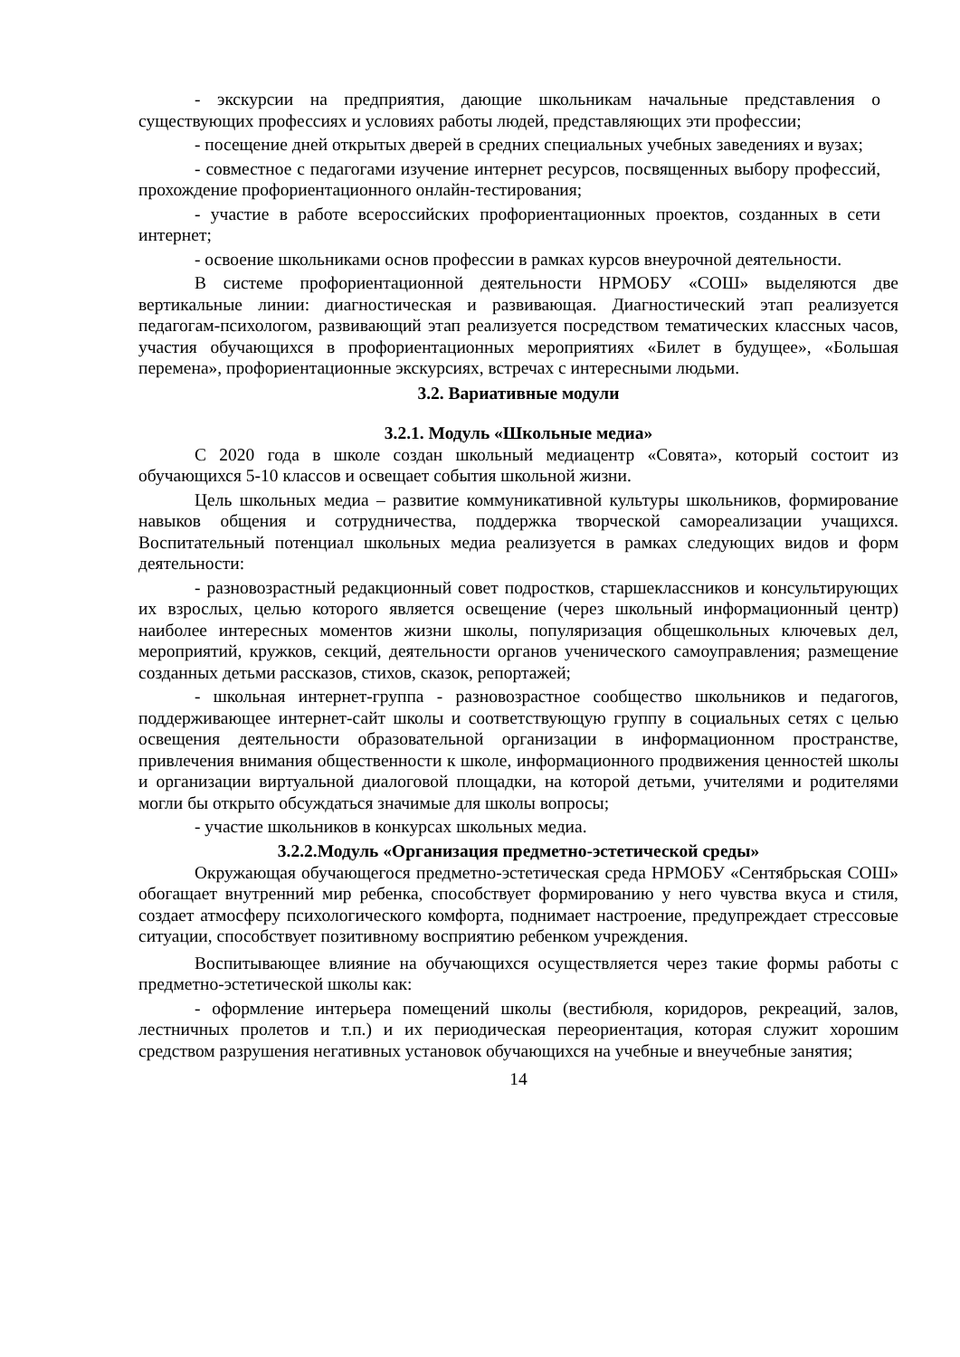- экскурсии на предприятия, дающие школьникам начальные представления о существующих профессиях и условиях работы людей, представляющих эти профессии;
- посещение дней открытых дверей в средних специальных учебных заведениях и вузах;
- совместное с педагогами изучение интернет ресурсов, посвященных выбору профессий, прохождение профориентационного онлайн-тестирования;
- участие в работе всероссийских профориентационных проектов, созданных в сети интернет;
- освоение школьниками основ профессии в рамках курсов внеурочной деятельности.
В системе профориентационной деятельности НРМОБУ «СОШ» выделяются две вертикальные линии: диагностическая и развивающая. Диагностический этап реализуется педагогам-психологом, развивающий этап реализуется посредством тематических классных часов, участия обучающихся в профориентационных мероприятиях «Билет в будущее», «Большая перемена», профориентационные экскурсиях, встречах с интересными людьми.
3.2. Вариативные модули
3.2.1. Модуль «Школьные медиа»
С 2020 года в школе создан школьный медиацентр «Совята», который состоит из обучающихся 5-10 классов и освещает события школьной жизни.
Цель школьных медиа – развитие коммуникативной культуры школьников, формирование навыков общения и сотрудничества, поддержка творческой самореализации учащихся. Воспитательный потенциал школьных медиа реализуется в рамках следующих видов и форм деятельности:
- разновозрастный редакционный совет подростков, старшеклассников и консультирующих их взрослых, целью которого является освещение (через школьный информационный центр) наиболее интересных моментов жизни школы, популяризация общешкольных ключевых дел, мероприятий, кружков, секций, деятельности органов ученического самоуправления; размещение созданных детьми рассказов, стихов, сказок, репортажей;
- школьная интернет-группа - разновозрастное сообщество школьников и педагогов, поддерживающее интернет-сайт школы и соответствующую группу в социальных сетях с целью освещения деятельности образовательной организации в информационном пространстве, привлечения внимания общественности к школе, информационного продвижения ценностей школы и организации виртуальной диалоговой площадки, на которой детьми, учителями и родителями могли бы открыто обсуждаться значимые для школы вопросы;
- участие школьников в конкурсах школьных медиа.
3.2.2.Модуль «Организация предметно-эстетической среды»
Окружающая обучающегося предметно-эстетическая среда НРМОБУ «Сентябрьская СОШ» обогащает внутренний мир ребенка, способствует формированию у него чувства вкуса и стиля, создает атмосферу психологического комфорта, поднимает настроение, предупреждает стрессовые ситуации, способствует позитивному восприятию ребенком учреждения.
Воспитывающее влияние на обучающихся осуществляется через такие формы работы с предметно-эстетической школы как:
- оформление интерьера помещений школы (вестибюля, коридоров, рекреаций, залов, лестничных пролетов и т.п.) и их периодическая переориентация, которая служит хорошим средством разрушения негативных установок обучающихся на учебные и внеучебные занятия;
14